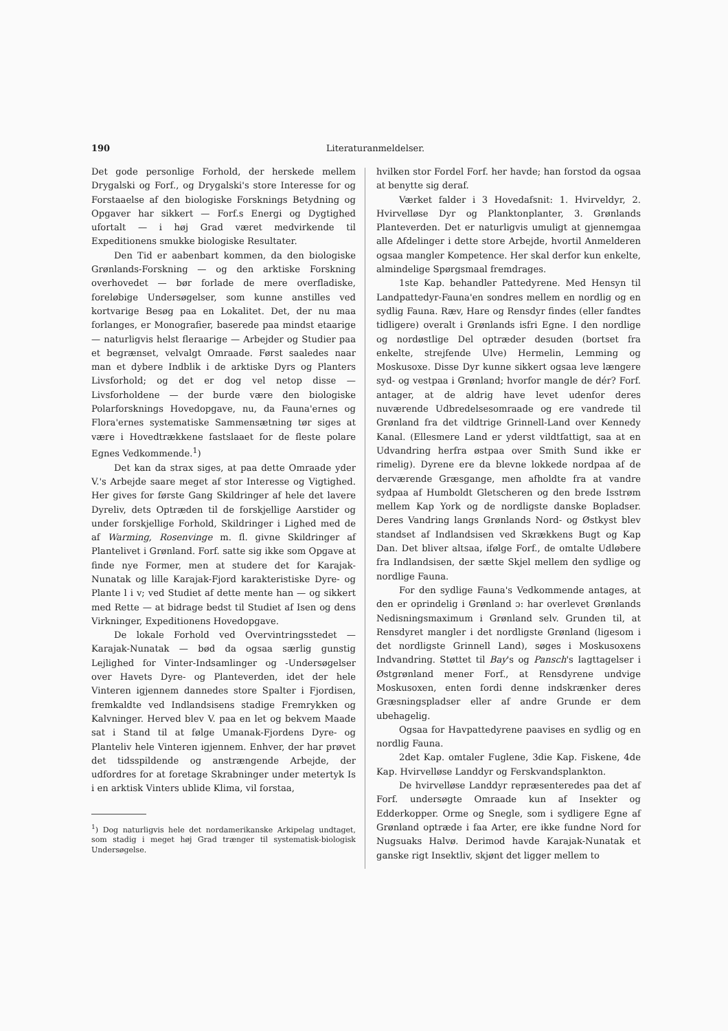190
Literaturanmeldelser.
Det gode personlige Forhold, der herskede mellem Drygalski og Forf., og Drygalski's store Interesse for og Forstaaelse af den biologiske Forsknings Betydning og Opgaver har sikkert — Forf.s Energi og Dygtighed ufortalt — i høj Grad været medvirkende til Expeditionens smukke biologiske Resultater.
Den Tid er aabenbart kommen, da den biologiske Grønlands-Forskning — og den arktiske Forskning overhovedet — bør forlade de mere overfladiske, foreløbige Undersøgelser, som kunne anstilles ved kortvarige Besøg paa en Lokalitet. Det, der nu maa forlanges, er Monografier, baserede paa mindst etaarige — naturligvis helst fleraarige — Arbejder og Studier paa et begrænset, velvalgt Omraade. Først saaledes naar man et dybere Indblik i de arktiske Dyrs og Planters Livsforhold; og det er dog vel netop disse — Livsforholdene — der burde være den biologiske Polarforsknings Hovedopgave, nu, da Fauna'ernes og Flora'ernes systematiske Sammensætning tør siges at være i Hovedtrækkene fastslaaet for de fleste polare Egnes Vedkommende.<sup>1</sup>)
Det kan da strax siges, at paa dette Omraade yder V.'s Arbejde saare meget af stor Interesse og Vigtighed. Her gives for første Gang Skildringer af hele det lavere Dyreliv, dets Optræden til de forskjellige Aarstider og under forskjellige Forhold, Skildringer i Lighed med de af Warming, Rosenvinge m. fl. givne Skildringer af Plantelivet i Grønland. Forf. satte sig ikke som Opgave at finde nye Former, men at studere det for Karajak-Nunatak og lille Karajak-Fjord karakteristiske Dyre- og Plante l i v; ved Studiet af dette mente han — og sikkert med Rette — at bidrage bedst til Studiet af Isen og dens Virkninger, Expeditionens Hovedopgave.
De lokale Forhold ved Overvintringsstedet — Karajak-Nunatak — bød da ogsaa særlig gunstig Lejlighed for Vinter-Indsamlinger og -Undersøgelser over Havets Dyre- og Planteverden, idet der hele Vinteren igjennem dannedes store Spalter i Fjordisen, fremkaldte ved Indlandsisens stadige Fremrykken og Kalvninger. Herved blev V. paa en let og bekvem Maade sat i Stand til at følge Umanak-Fjordens Dyre- og Planteliv hele Vinteren igjennem. Enhver, der har prøvet det tidsspildende og anstrængende Arbejde, der udfordres for at foretage Skrabninger under metertyk Is i en arktisk Vinters ublide Klima, vil forstaa,
<sup>1</sup>) Dog naturligvis hele det nordamerikanske Arkipelag undtaget, som stadig i meget høj Grad trænger til systematisk-biologisk Undersøgelse.
hvilken stor Fordel Forf. her havde; han forstod da ogsaa at benytte sig deraf.
Værket falder i 3 Hovedafsnit: 1. Hvirveldyr, 2. Hvirvelløse Dyr og Planktonplanter, 3. Grønlands Planteverden. Det er naturligvis umuligt at gjennemgaa alle Afdelinger i dette store Arbejde, hvortil Anmelderen ogsaa mangler Kompetence. Her skal derfor kun enkelte, almindelige Spørgsmaal fremdrages.
1ste Kap. behandler Pattedyrene. Med Hensyn til Landpattedyr-Fauna'en sondres mellem en nordlig og en sydlig Fauna. Ræv, Hare og Rensdyr findes (eller fandtes tidligere) overalt i Grønlands isfri Egne. I den nordlige og nordøstlige Del optræder desuden (bortset fra enkelte, strejfende Ulve) Hermelin, Lemming og Moskusoxe. Disse Dyr kunne sikkert ogsaa leve længere syd- og vestpaa i Grønland; hvorfor mangle de dér? Forf. antager, at de aldrig have levet udenfor deres nuværende Udbredelsesomraade og ere vandrede til Grønland fra det vildtrige Grinnell-Land over Kennedy Kanal. (Ellesmere Land er yderst vildtfattigt, saa at en Udvandring herfra østpaa over Smith Sund ikke er rimelig). Dyrene ere da blevne lokkede nordpaa af de derværende Græsgange, men afholdte fra at vandre sydpaa af Humboldt Gletscheren og den brede Isstrøm mellem Kap York og de nordligste danske Bopladser. Deres Vandring langs Grønlands Nord- og Østkyst blev standset af Indlandsisen ved Skrækkens Bugt og Kap Dan. Det bliver altsaa, ifølge Forf., de omtalte Udløbere fra Indlandsisen, der sætte Skjel mellem den sydlige og nordlige Fauna.
For den sydlige Fauna's Vedkommende antages, at den er oprindelig i Grønland ɔ: har overlevet Grønlands Nedisningsmaximum i Grønland selv. Grunden til, at Rensdyret mangler i det nordligste Grønland (ligesom i det nordligste Grinnell Land), søges i Moskusoxens Indvandring. Støttet til Bay's og Pansch's Iagttagelser i Østgrønland mener Forf., at Rensdyrene undvige Moskusoxen, enten fordi denne indskrænker deres Græsningspladser eller af andre Grunde er dem ubehagelig.
Ogsaa for Havpattedyrene paavises en sydlig og en nordlig Fauna.
2det Kap. omtaler Fuglene, 3die Kap. Fiskene, 4de Kap. Hvirvelløse Landdyr og Ferskvandsplankton.
De hvirvelløse Landdyr repræsenteredes paa det af Forf. undersøgte Omraade kun af Insekter og Edderkopper. Orme og Snegle, som i sydligere Egne af Grønland optræde i faa Arter, ere ikke fundne Nord for Nugsuaks Halvø. Derimod havde Karajak-Nunatak et ganske rigt Insektliv, skjønt det ligger mellem to